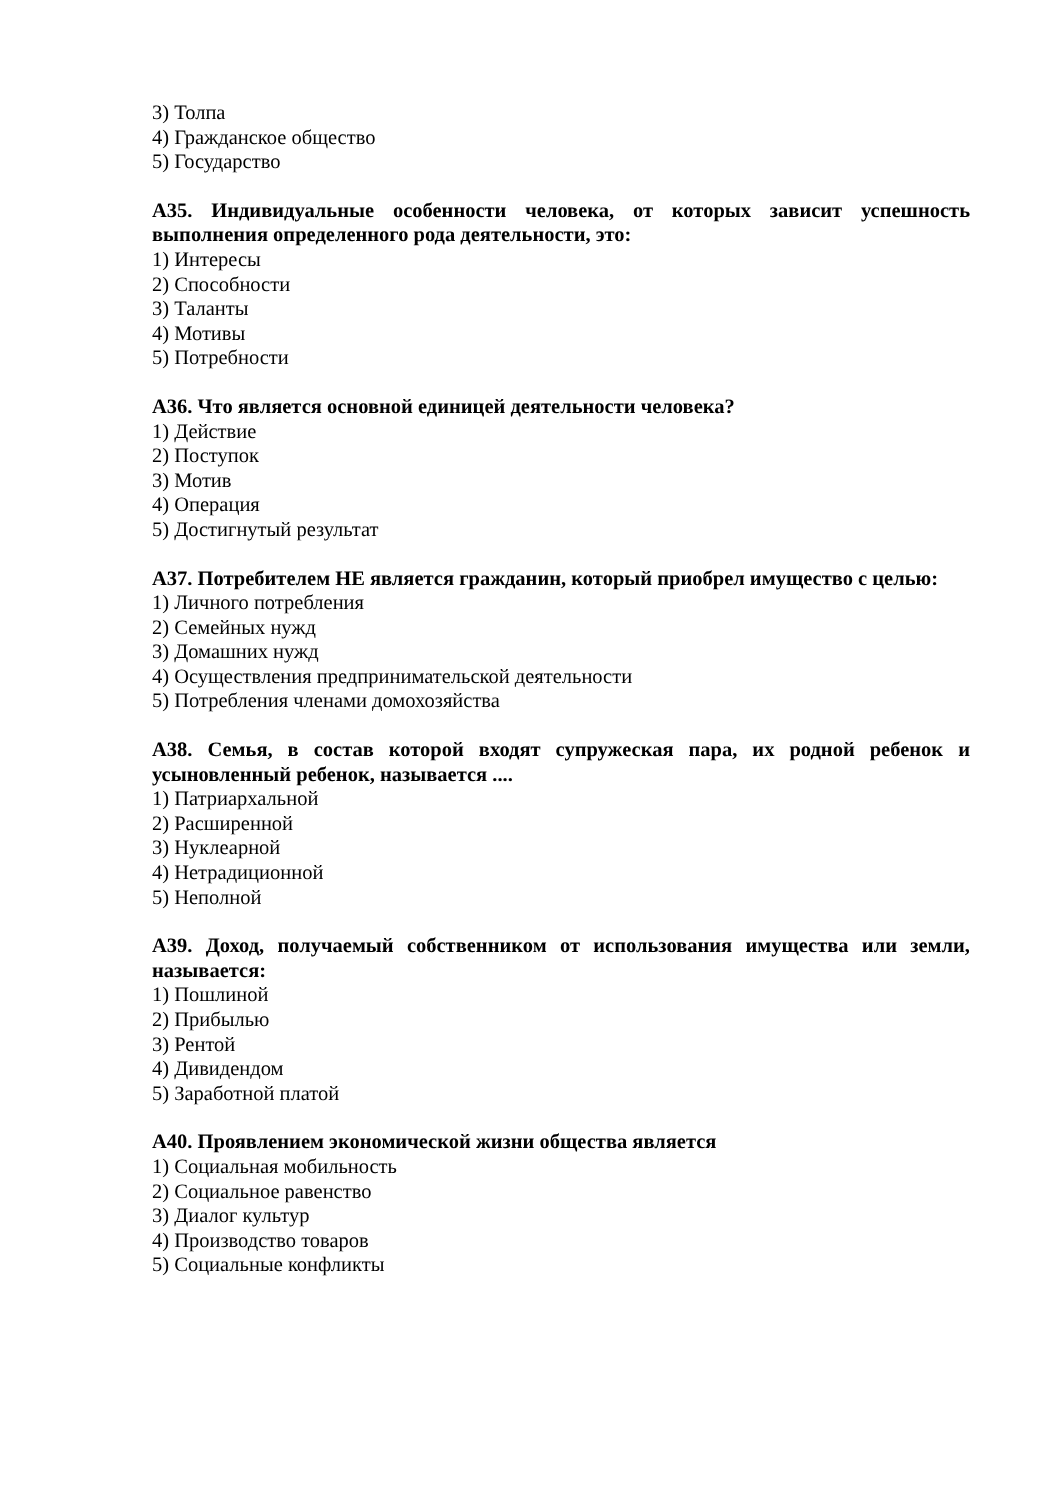3) Толпа
4) Гражданское общество
5) Государство
А35. Индивидуальные особенности человека, от которых зависит успешность выполнения определенного рода деятельности, это:
1) Интересы
2) Способности
3) Таланты
4) Мотивы
5) Потребности
А36. Что является основной единицей деятельности человека?
1) Действие
2) Поступок
3) Мотив
4) Операция
5) Достигнутый результат
А37. Потребителем НЕ является гражданин, который приобрел имущество с целью:
1) Личного потребления
2) Семейных нужд
3) Домашних нужд
4) Осуществления предпринимательской деятельности
5) Потребления членами домохозяйства
А38. Семья, в состав которой входят супружеская пара, их родной ребенок и усыновленный ребенок, называется ....
1) Патриархальной
2) Расширенной
3) Нуклеарной
4) Нетрадиционной
5) Неполной
А39. Доход, получаемый собственником от использования имущества или земли, называется:
1) Пошлиной
2) Прибылью
3) Рентой
4) Дивидендом
5) Заработной платой
А40. Проявлением экономической жизни общества является
1) Социальная мобильность
2) Социальное равенство
3) Диалог культур
4) Производство товаров
5) Социальные конфликты